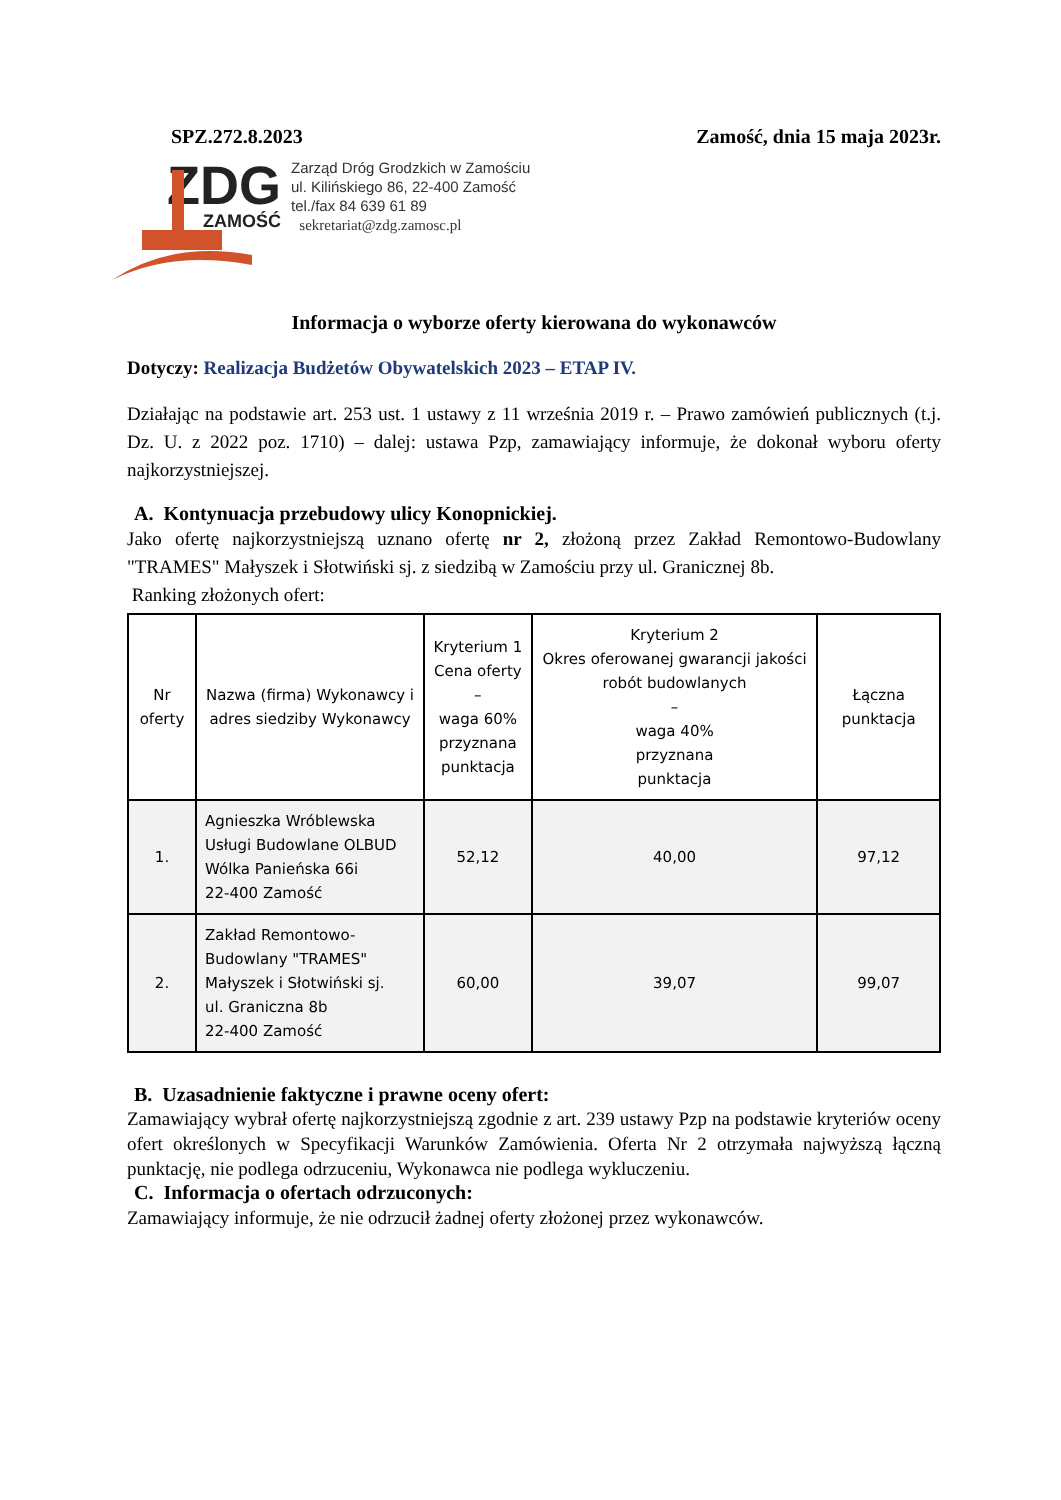SPZ.272.8.2023 Zamość, dnia 15 maja 2023r.
ZDG
ZAMOŚĆ
Zarząd Dróg Grodzkich w Zamościu
ul. Kilińskiego 86, 22-400 Zamość
tel./fax 84 639 61 89
sekretariat@zdg.zamosc.pl
Informacja o wyborze oferty kierowana do wykonawców
Dotyczy: Realizacja Budżetów Obywatelskich 2023 – ETAP IV.
Działając na podstawie art. 253 ust. 1 ustawy z 11 września 2019 r. – Prawo zamówień publicznych (t.j. Dz. U. z 2022 poz. 1710) – dalej: ustawa Pzp, zamawiający informuje, że dokonał wyboru oferty najkorzystniejszej.
A. Kontynuacja przebudowy ulicy Konopnickiej.
Jako ofertę najkorzystniejszą uznano ofertę nr 2, złożoną przez Zakład Remontowo-Budowlany "TRAMES" Małyszek i Słotwiński sj. z siedzibą w Zamościu przy ul. Granicznej 8b.
Ranking złożonych ofert:
| Nr oferty | Nazwa (firma) Wykonawcy i adres siedziby Wykonawcy | Kryterium 1 Cena oferty – waga 60% przyznana punktacja | Kryterium 2 Okres oferowanej gwarancji jakości robót budowlanych – waga 40% przyznana punktacja | Łączna punktacja |
| --- | --- | --- | --- | --- |
| 1. | Agnieszka Wróblewska Usługi Budowlane OLBUD Wólka Panieńska 66i 22-400 Zamość | 52,12 | 40,00 | 97,12 |
| 2. | Zakład Remontowo-Budowlany "TRAMES" Małyszek i Słotwiński sj. ul. Graniczna 8b 22-400 Zamość | 60,00 | 39,07 | 99,07 |
B. Uzasadnienie faktyczne i prawne oceny ofert:
Zamawiający wybrał ofertę najkorzystniejszą zgodnie z art. 239 ustawy Pzp na podstawie kryteriów oceny ofert określonych w Specyfikacji Warunków Zamówienia. Oferta Nr 2 otrzymała najwyższą łączną punktację, nie podlega odrzuceniu, Wykonawca nie podlega wykluczeniu.
C. Informacja o ofertach odrzuconych:
Zamawiający informuje, że nie odrzucił żadnej oferty złożonej przez wykonawców.